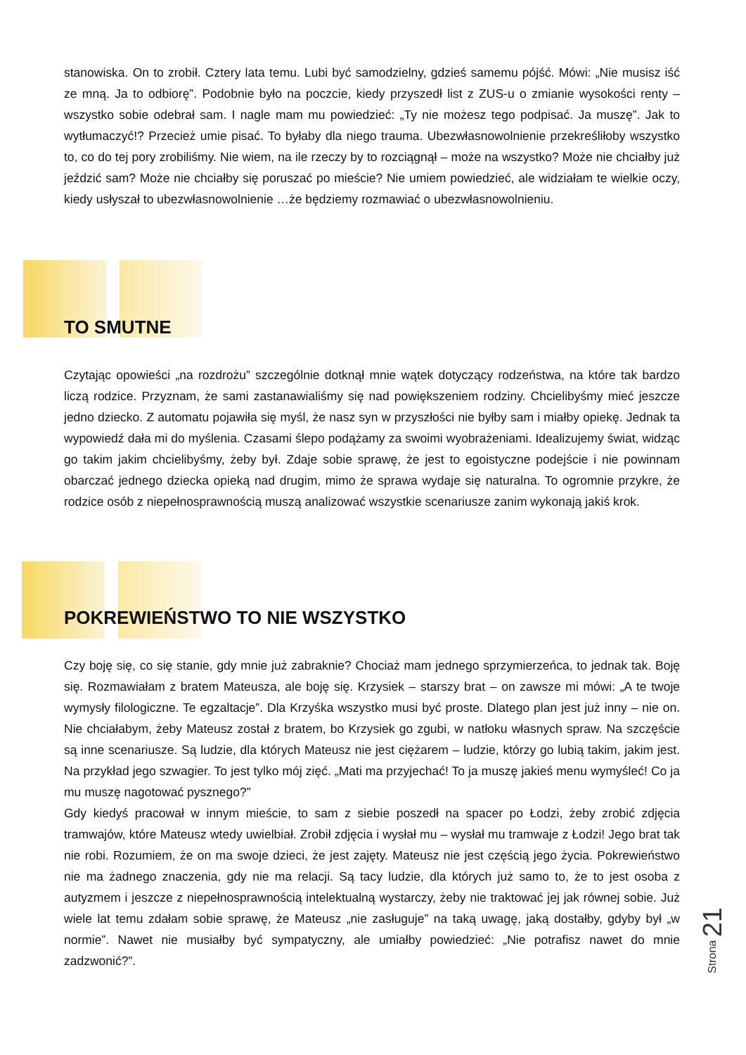stanowiska. On to zrobił. Cztery lata temu. Lubi być samodzielny, gdzieś samemu pójść. Mówi: „Nie musisz iść ze mną. Ja to odbiorę”. Podobnie było na poczcie, kiedy przyszedł list z ZUS-u o zmianie wysokości renty – wszystko sobie odebrał sam. I nagle mam mu powiedzieć: „Ty nie możesz tego podpisać. Ja muszę”. Jak to wytłumaczyć!? Przecież umie pisać. To byłaby dla niego trauma. Ubezwłasnowolnienie przekreśliłoby wszystko to, co do tej pory zrobiliśmy. Nie wiem, na ile rzeczy by to rozciągnął – może na wszystko? Może nie chciałby już jeździć sam? Może nie chciałby się poruszać po mieście? Nie umiem powiedzieć, ale widziałam te wielkie oczy, kiedy usłyszał to ubezwłasnowolnienie …że będziemy rozmawiać o ubezwłasnowolnieniu.
TO SMUTNE
Czytając opowieści „na rozdrożu” szczególnie dotknął mnie wątek dotyczący rodzeństwa, na które tak bardzo liczą rodzice. Przyznam, że sami zastanawialiśmy się nad powiększeniem rodziny. Chcielibyśmy mieć jeszcze jedno dziecko. Z automatu pojawiła się myśl, że nasz syn w przyszłości nie byłby sam i miałby opiekę. Jednak ta wypowiedź dała mi do myślenia. Czasami ślepo podążamy za swoimi wyobrażeniami. Idealizujemy świat, widząc go takim jakim chcielibyśmy, żeby był. Zdaje sobie sprawę, że jest to egoistyczne podejście i nie powinnam obarczać jednego dziecka opieką nad drugim, mimo że sprawa wydaje się naturalna. To ogromnie przykre, że rodzice osób z niepełnosprawnością muszą analizować wszystkie scenariusze zanim wykonają jakiś krok.
POKREWIEŃSTWO TO NIE WSZYSTKO
Czy boję się, co się stanie, gdy mnie już zabraknie? Chociaż mam jednego sprzymierzeńca, to jednak tak. Boję się. Rozmawiałam z bratem Mateusza, ale boję się. Krzysiek – starszy brat – on zawsze mi mówi: „A te twoje wymysły filologiczne. Te egzaltacje”. Dla Krzyśka wszystko musi być proste. Dlatego plan jest już inny – nie on. Nie chciałabym, żeby Mateusz został z bratem, bo Krzysiek go zgubi, w natłoku własnych spraw. Na szczęście są inne scenariusze. Są ludzie, dla których Mateusz nie jest ciężarem – ludzie, którzy go lubią takim, jakim jest. Na przykład jego szwagier. To jest tylko mój zięć. „Mati ma przyjechać! To ja muszę jakieś menu wymyśleć! Co ja mu muszę nagotować pysznego?”
Gdy kiedyś pracował w innym mieście, to sam z siebie poszedł na spacer po Łodzi, żeby zrobić zdjęcia tramwajów, które Mateusz wtedy uwielbiał. Zrobił zdjęcia i wysłał mu – wysłał mu tramwaje z Łodzi! Jego brat tak nie robi. Rozumiem, że on ma swoje dzieci, że jest zajęty. Mateusz nie jest częścią jego życia. Pokrewieństwo nie ma żadnego znaczenia, gdy nie ma relacji. Są tacy ludzie, dla których już samo to, że to jest osoba z autyzmem i jeszcze z niepełnosprawnością intelektualną wystarczy, żeby nie traktować jej jak równej sobie. Już wiele lat temu zdałam sobie sprawę, że Mateusz „nie zasługuje” na taką uwagę, jaką dostałby, gdyby był „w normie”. Nawet nie musiałby być sympatyczny, ale umiałby powiedzieć: „Nie potrafisz nawet do mnie zadzwonić?”.
Strona 21